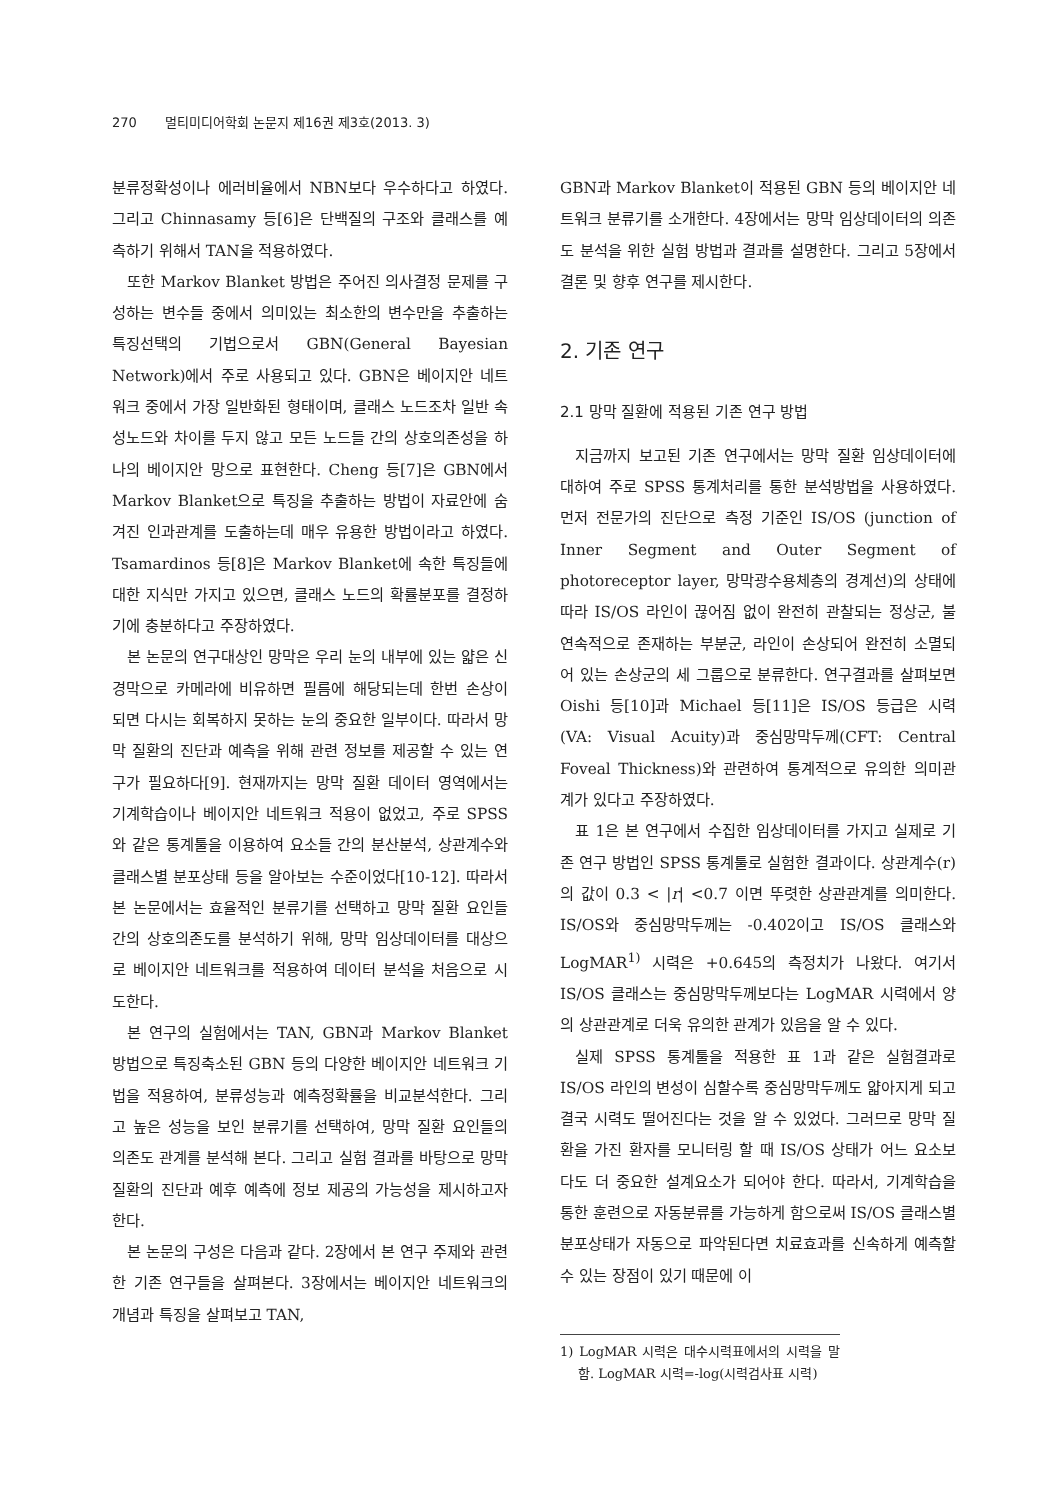270 멀티미디어학회 논문지 제16권 제3호(2013. 3)
분류정확성이나 에러비율에서 NBN보다 우수하다고 하였다. 그리고 Chinnasamy 등[6]은 단백질의 구조와 클래스를 예측하기 위해서 TAN을 적용하였다.
또한 Markov Blanket 방법은 주어진 의사결정 문제를 구성하는 변수들 중에서 의미있는 최소한의 변수만을 추출하는 특징선택의 기법으로서 GBN(General Bayesian Network)에서 주로 사용되고 있다. GBN은 베이지안 네트워크 중에서 가장 일반화된 형태이며, 클래스 노드조차 일반 속성노드와 차이를 두지 않고 모든 노드들 간의 상호의존성을 하나의 베이지안 망으로 표현한다. Cheng 등[7]은 GBN에서 Markov Blanket으로 특징을 추출하는 방법이 자료안에 숨겨진 인과관계를 도출하는데 매우 유용한 방법이라고 하였다. Tsamardinos 등[8]은 Markov Blanket에 속한 특징들에 대한 지식만 가지고 있으면, 클래스 노드의 확률분포를 결정하기에 충분하다고 주장하였다.
본 논문의 연구대상인 망막은 우리 눈의 내부에 있는 얇은 신경막으로 카메라에 비유하면 필름에 해당되는데 한번 손상이 되면 다시는 회복하지 못하는 눈의 중요한 일부이다. 따라서 망막 질환의 진단과 예측을 위해 관련 정보를 제공할 수 있는 연구가 필요하다[9]. 현재까지는 망막 질환 데이터 영역에서는 기계학습이나 베이지안 네트워크 적용이 없었고, 주로 SPSS와 같은 통계툴을 이용하여 요소들 간의 분산분석, 상관계수와 클래스별 분포상태 등을 알아보는 수준이었다[10-12]. 따라서 본 논문에서는 효율적인 분류기를 선택하고 망막 질환 요인들 간의 상호의존도를 분석하기 위해, 망막 임상데이터를 대상으로 베이지안 네트워크를 적용하여 데이터 분석을 처음으로 시도한다.
본 연구의 실험에서는 TAN, GBN과 Markov Blanket 방법으로 특징축소된 GBN 등의 다양한 베이지안 네트워크 기법을 적용하여, 분류성능과 예측정확률을 비교분석한다. 그리고 높은 성능을 보인 분류기를 선택하여, 망막 질환 요인들의 의존도 관계를 분석해 본다. 그리고 실험 결과를 바탕으로 망막 질환의 진단과 예후 예측에 정보 제공의 가능성을 제시하고자 한다.
본 논문의 구성은 다음과 같다. 2장에서 본 연구 주제와 관련한 기존 연구들을 살펴본다. 3장에서는 베이지안 네트워크의 개념과 특징을 살펴보고 TAN,
GBN과 Markov Blanket이 적용된 GBN 등의 베이지안 네트워크 분류기를 소개한다. 4장에서는 망막 임상데이터의 의존도 분석을 위한 실험 방법과 결과를 설명한다. 그리고 5장에서 결론 및 향후 연구를 제시한다.
2. 기존 연구
2.1 망막 질환에 적용된 기존 연구 방법
지금까지 보고된 기존 연구에서는 망막 질환 임상데이터에 대하여 주로 SPSS 통계처리를 통한 분석방법을 사용하였다. 먼저 전문가의 진단으로 측정 기준인 IS/OS (junction of Inner Segment and Outer Segment of photoreceptor layer, 망막광수용체층의 경계선)의 상태에 따라 IS/OS 라인이 끊어짐 없이 완전히 관찰되는 정상군, 불연속적으로 존재하는 부분군, 라인이 손상되어 완전히 소멸되어 있는 손상군의 세 그룹으로 분류한다. 연구결과를 살펴보면 Oishi 등[10]과 Michael 등[11]은 IS/OS 등급은 시력(VA: Visual Acuity)과 중심망막두께(CFT: Central Foveal Thickness)와 관련하여 통계적으로 유의한 의미관계가 있다고 주장하였다.
표 1은 본 연구에서 수집한 임상데이터를 가지고 실제로 기존 연구 방법인 SPSS 통계툴로 실험한 결과이다. 상관계수(r)의 값이 0.3 < |r| <0.7 이면 뚜렷한 상관관계를 의미한다. IS/OS와 중심망막두께는 -0.402이고 IS/OS 클래스와 LogMAR<sup>1)</sup> 시력은 +0.645의 측정치가 나왔다. 여기서 IS/OS 클래스는 중심망막두께보다는 LogMAR 시력에서 양의 상관관계로 더욱 유의한 관계가 있음을 알 수 있다.
실제 SPSS 통계툴을 적용한 표 1과 같은 실험결과로 IS/OS 라인의 변성이 심할수록 중심망막두께도 얇아지게 되고 결국 시력도 떨어진다는 것을 알 수 있었다. 그러므로 망막 질환을 가진 환자를 모니터링 할 때 IS/OS 상태가 어느 요소보다도 더 중요한 설계요소가 되어야 한다. 따라서, 기계학습을 통한 훈련으로 자동분류를 가능하게 함으로써 IS/OS 클래스별 분포상태가 자동으로 파악된다면 치료효과를 신속하게 예측할 수 있는 장점이 있기 때문에 이
1) LogMAR 시력은 대수시력표에서의 시력을 말함. LogMAR 시력=-log(시력검사표 시력)